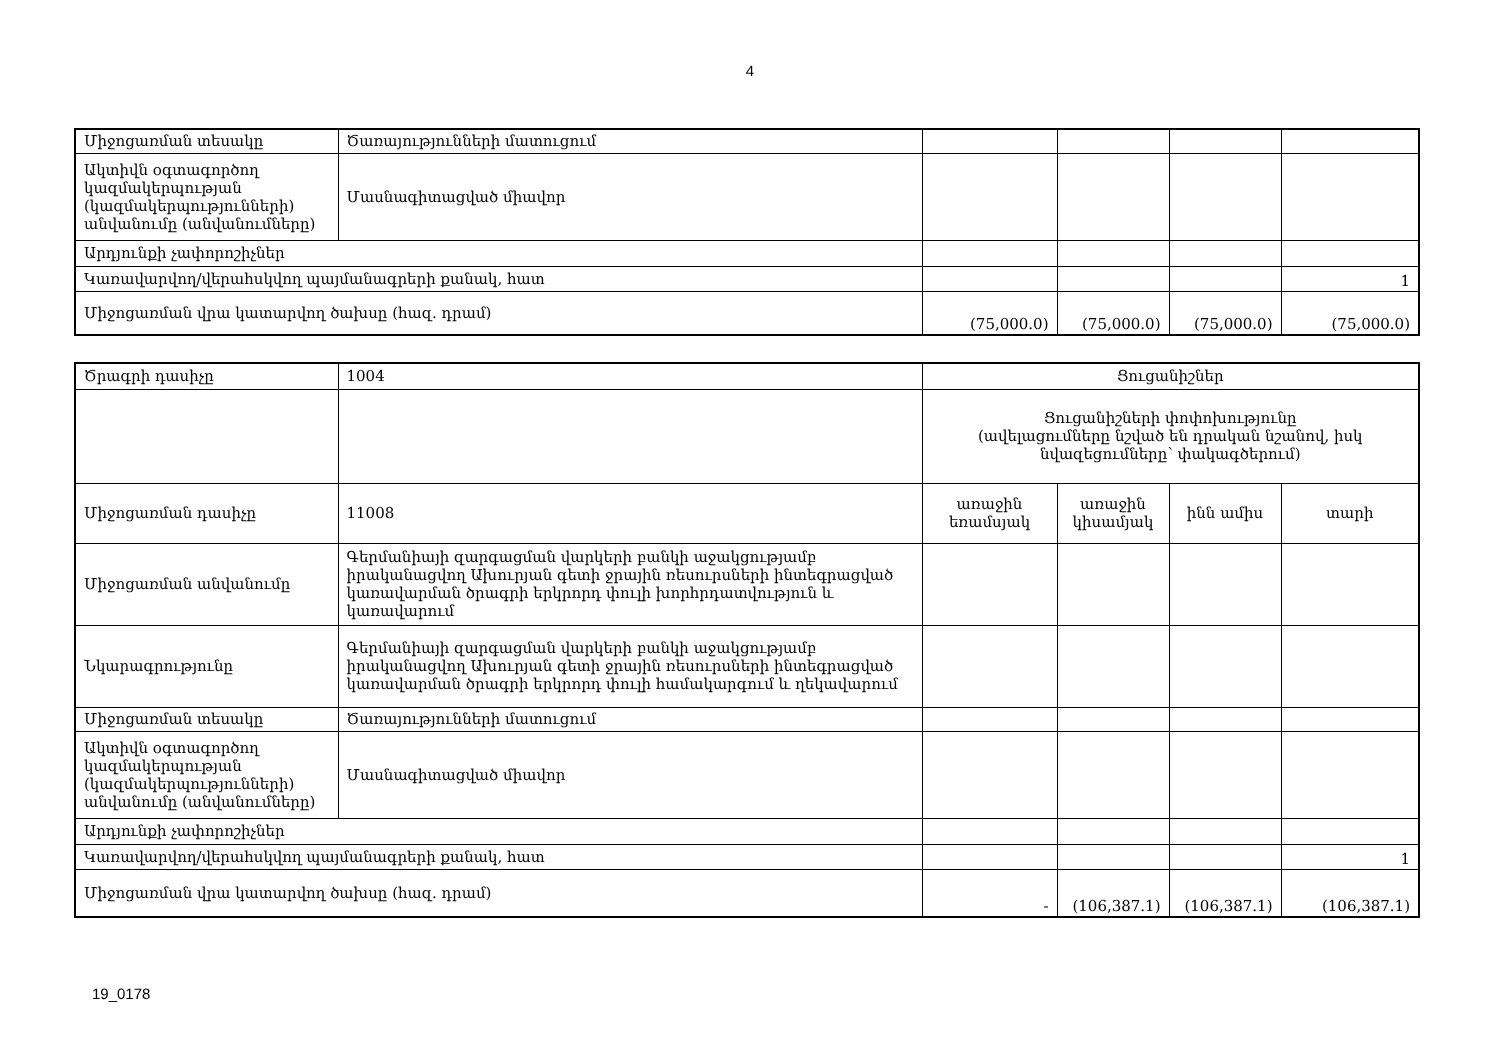4
| Միջոցառման տեսակը | Ծառայությունների մատուցում | | | | |
| Ակտիվն օգտագործող կազմակերպության (կազմակերպությունների) անվանումը (անվանումները) | Մասնագիտացված միավոր | | | | |
| Արդյունքի չափորոշիչներ | | | | | |
| Կառավարվող/վերահսկվող պայմանագրերի քանակ, հատ | | | | | 1 |
| Միջոցառման վրա կատարվող ծախսը (հազ. դրամ) | | (75,000.0) | (75,000.0) | (75,000.0) | (75,000.0) |
| Ծրագրի դասիչը | 1004 | Ցուցանիշներ | | | |
| | | Ցուցանիշների փոփոխությունը (ավելացումները նշված են դրական նշանով, իսկ նվազեցումները՝ փակագծերում) | | | |
| Միջոցառման դասիչը | 11008 | առաջին եռամսյակ | առաջին կիսամյակ | ինն ամիս | տարի |
| Միջոցառման անվանումը | Գերմանիայի զարգացման վարկերի բանկի աջակցությամբ իրականացվող Ախուրյան գետի ջրային ռեսուրսների ինտեգրացված կառավարման ծրագրի երկրորդ փուլի խորհրդատվություն և կառավարում | | | | |
| Նկարագրությունը | Գերմանիայի զարգացման վարկերի բանկի աջակցությամբ իրականացվող Ախուրյան գետի ջրային ռեսուրսների ինտեգրացված կառավարման ծրագրի երկրորդ փուլի համակարգում և ղեկավարում | | | | |
| Միջոցառման տեսակը | Ծառայությունների մատուցում | | | | |
| Ակտիվն օգտագործող կազմակերպության (կազմակերպությունների) անվանումը (անվանումները) | Մասնագիտացված միավոր | | | | |
| Արդյունքի չափորոշիչներ | | | | | |
| Կառավարվող/վերահսկվող պայմանագրերի քանակ, հատ | | | | | 1 |
| Միջոցառման վրա կատարվող ծախսը (հազ. դրամ) | | - | (106,387.1) | (106,387.1) | (106,387.1) |
19_0178